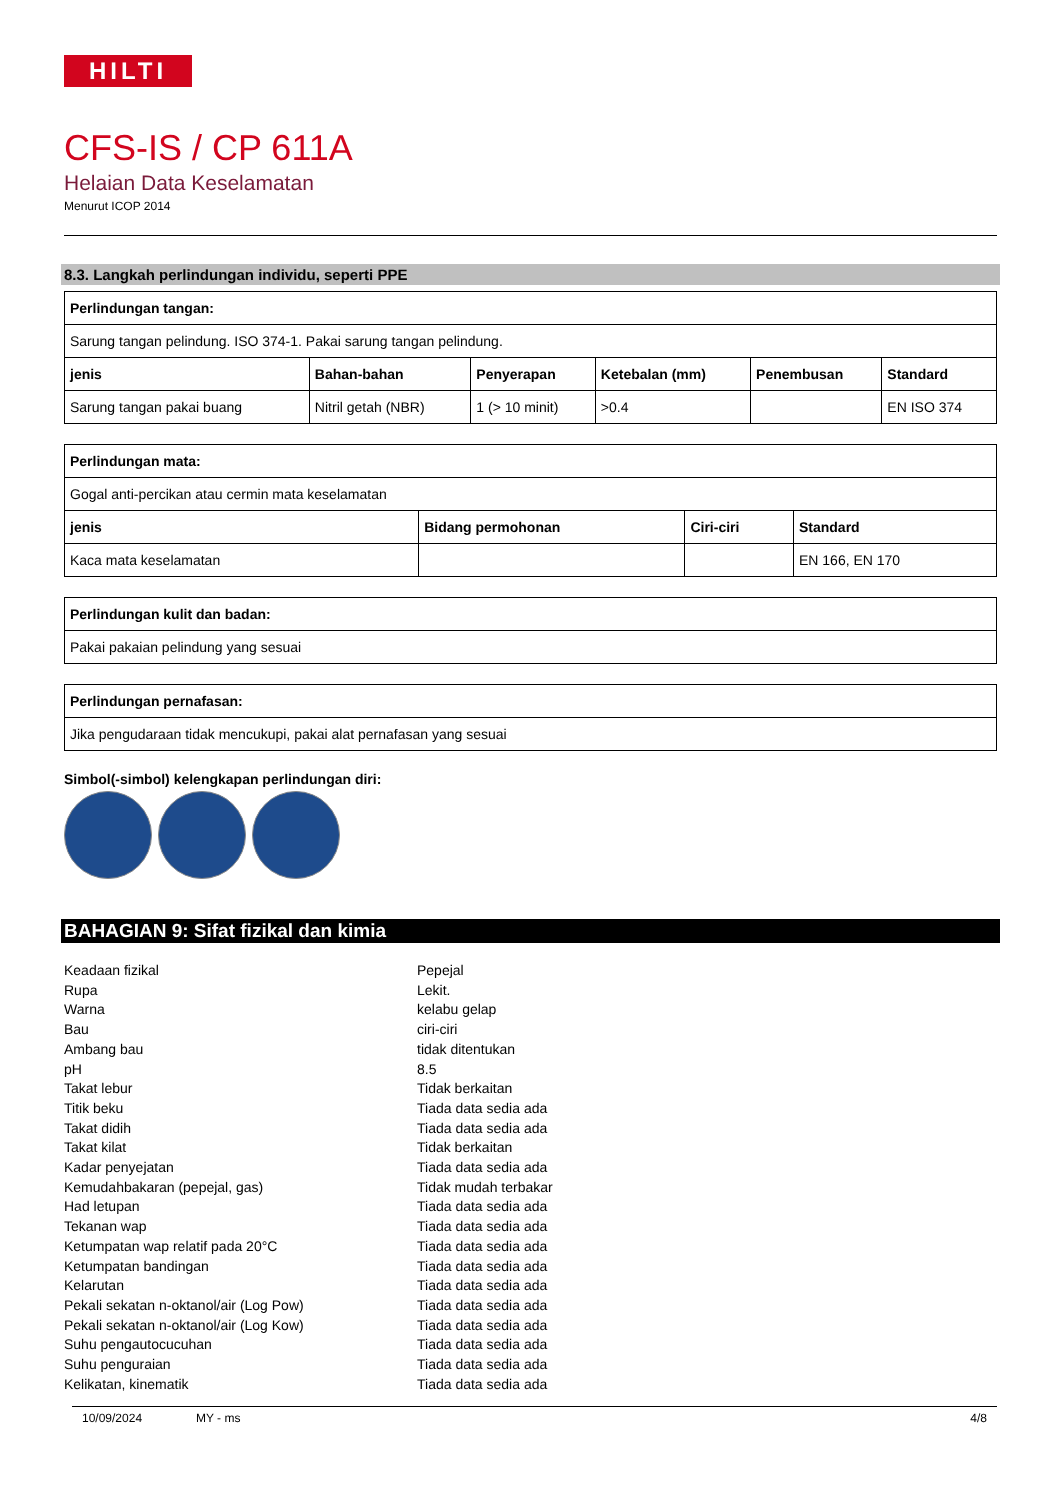HILTI
CFS-IS / CP 611A
Helaian Data Keselamatan
Menurut ICOP 2014
8.3. Langkah perlindungan individu, seperti PPE
| Perlindungan tangan: | | | | | |
| --- | --- | --- | --- | --- | --- |
| Sarung tangan pelindung. ISO 374-1. Pakai sarung tangan pelindung. | | | | | |
| jenis | Bahan-bahan | Penyerapan | Ketebalan (mm) | Penembusan | Standard |
| Sarung tangan pakai buang | Nitril getah (NBR) | 1 (> 10 minit) | >0.4 | | EN ISO 374 |
| Perlindungan mata: | | | |
| --- | --- | --- | --- |
| Gogal anti-percikan atau cermin mata keselamatan | | | |
| jenis | Bidang permohonan | Ciri-ciri | Standard |
| Kaca mata keselamatan | | | EN 166, EN 170 |
| Perlindungan kulit dan badan: |
| --- |
| Pakai pakaian pelindung yang sesuai |
| Perlindungan pernafasan: |
| --- |
| Jika pengudaraan tidak mencukupi, pakai alat pernafasan yang sesuai |
Simbol(-simbol) kelengkapan perlindungan diri:
BAHAGIAN 9: Sifat fizikal dan kimia
Keadaan fizikal
Pepejal
Rupa
Lekit.
Warna
kelabu gelap
Bau
ciri-ciri
Ambang bau
tidak ditentukan
pH
8.5
Takat lebur
Tidak berkaitan
Titik beku
Tiada data sedia ada
Takat didih
Tiada data sedia ada
Takat kilat
Tidak berkaitan
Kadar penyejatan
Tiada data sedia ada
Kemudahbakaran (pepejal, gas)
Tidak mudah terbakar
Had letupan
Tiada data sedia ada
Tekanan wap
Tiada data sedia ada
Ketumpatan wap relatif pada 20°C
Tiada data sedia ada
Ketumpatan bandingan
Tiada data sedia ada
Kelarutan
Tiada data sedia ada
Pekali sekatan n-oktanol/air (Log Pow)
Tiada data sedia ada
Pekali sekatan n-oktanol/air (Log Kow)
Tiada data sedia ada
Suhu pengautocucuhan
Tiada data sedia ada
Suhu penguraian
Tiada data sedia ada
Kelikatan, kinematik
Tiada data sedia ada
10/09/2024 MY - ms 4/8